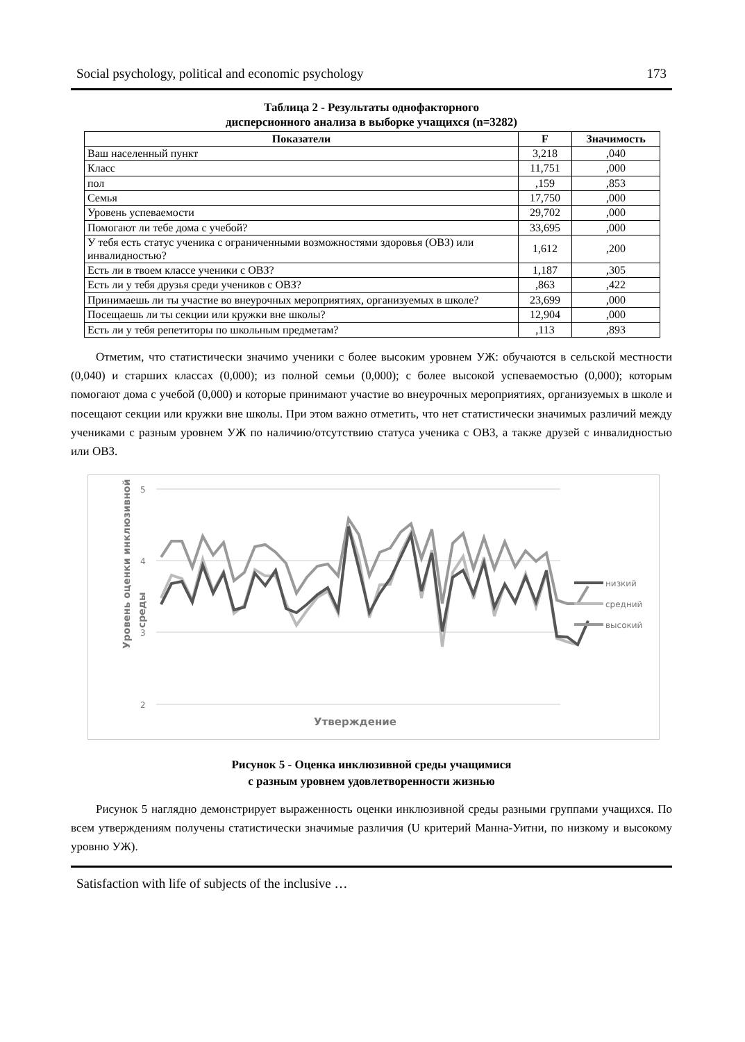Social psychology, political and economic psychology 173
Таблица 2 - Результаты однофакторного
дисперсионного анализа в выборке учащихся (n=3282)
| Показатели | F | Значимость |
| --- | --- | --- |
| Ваш населенный пункт | 3,218 | ,040 |
| Класс | 11,751 | ,000 |
| пол | ,159 | ,853 |
| Семья | 17,750 | ,000 |
| Уровень успеваемости | 29,702 | ,000 |
| Помогают ли тебе дома с учебой? | 33,695 | ,000 |
| У тебя есть статус ученика с ограниченными возможностями здоровья (ОВЗ) или инвалидностью? | 1,612 | ,200 |
| Есть ли в твоем классе ученики с ОВЗ? | 1,187 | ,305 |
| Есть ли у тебя друзья среди учеников с ОВЗ? | ,863 | ,422 |
| Принимаешь ли ты участие во внеурочных мероприятиях, организуемых в школе? | 23,699 | ,000 |
| Посещаешь ли ты секции или кружки вне школы? | 12,904 | ,000 |
| Есть ли у тебя репетиторы по школьным предметам? | ,113 | ,893 |
Отметим, что статистически значимо ученики с более высоким уровнем УЖ: обучаются в сельской местности (0,040) и старших классах (0,000); из полной семьи (0,000); с более высокой успеваемостью (0,000); которым помогают дома с учебой (0,000) и которые принимают участие во внеурочных мероприятиях, организуемых в школе и посещают секции или кружки вне школы. При этом важно отметить, что нет статистически значимых различий между учениками с разным уровнем УЖ по наличию/отсутствию статуса ученика с ОВЗ, а также друзей с инвалидностью или ОВЗ.
5
4
3
2
Уровень оценки инклюзивной
среды
Утверждение
низкий
средний
высокий
Рисунок 5 - Оценка инклюзивной среды учащимися
с разным уровнем удовлетворенности жизнью
Рисунок 5 наглядно демонстрирует выраженность оценки инклюзивной среды разными группами учащихся. По всем утверждениям получены статистически значимые различия (U критерий Манна-Уитни, по низкому и высокому уровню УЖ).
Satisfaction with life of subjects of the inclusive …